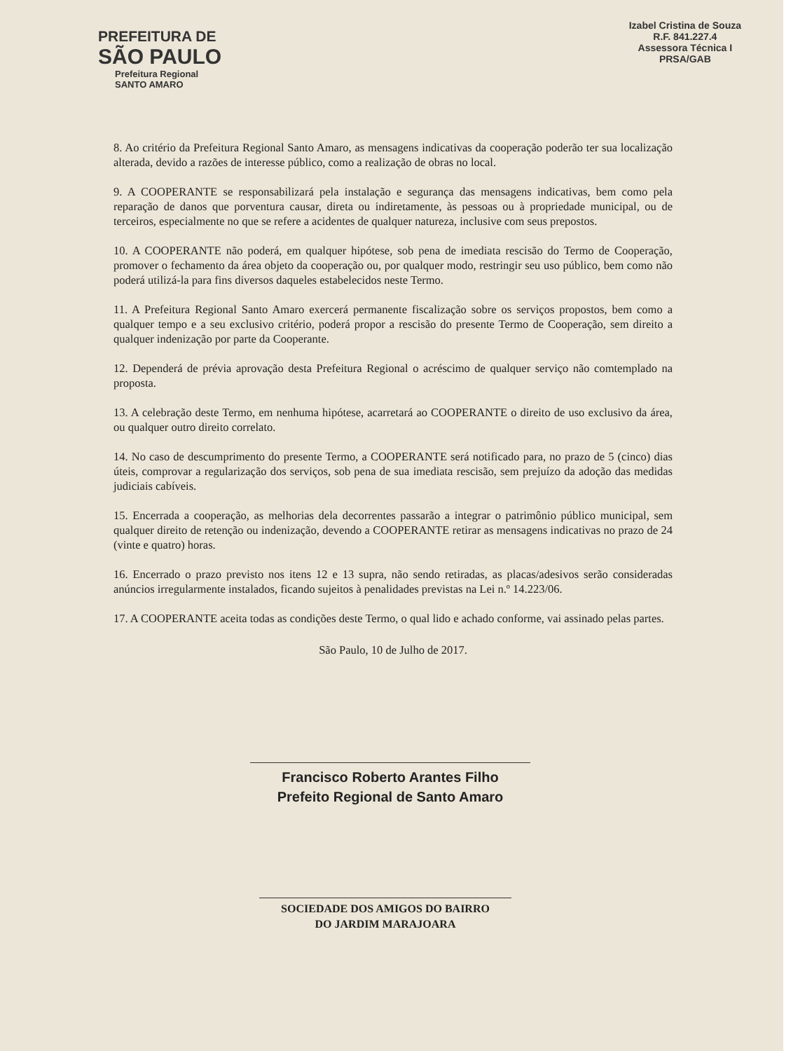PREFEITURA DE
SÃO PAULO
Prefeitura Regional
SANTO AMARO
Izabel Cristina de Souza
R.F. 841.227.4
Assessora Técnica I
PRSA/GAB
8. Ao critério da Prefeitura Regional Santo Amaro, as mensagens indicativas da cooperação poderão ter sua localização alterada, devido a razões de interesse público, como a realização de obras no local.
9. A COOPERANTE se responsabilizará pela instalação e segurança das mensagens indicativas, bem como pela reparação de danos que porventura causar, direta ou indiretamente, às pessoas ou à propriedade municipal, ou de terceiros, especialmente no que se refere a acidentes de qualquer natureza, inclusive com seus prepostos.
10. A COOPERANTE não poderá, em qualquer hipótese, sob pena de imediata rescisão do Termo de Cooperação, promover o fechamento da área objeto da cooperação ou, por qualquer modo, restringir seu uso público, bem como não poderá utilizá-la para fins diversos daqueles estabelecidos neste Termo.
11. A Prefeitura Regional Santo Amaro exercerá permanente fiscalização sobre os serviços propostos, bem como a qualquer tempo e a seu exclusivo critério, poderá propor a rescisão do presente Termo de Cooperação, sem direito a qualquer indenização por parte da Cooperante.
12. Dependerá de prévia aprovação desta Prefeitura Regional o acréscimo de qualquer serviço não comtemplado na proposta.
13. A celebração deste Termo, em nenhuma hipótese, acarretará ao COOPERANTE o direito de uso exclusivo da área, ou qualquer outro direito correlato.
14. No caso de descumprimento do presente Termo, a COOPERANTE será notificado para, no prazo de 5 (cinco) dias úteis, comprovar a regularização dos serviços, sob pena de sua imediata rescisão, sem prejuízo da adoção das medidas judiciais cabíveis.
15. Encerrada a cooperação, as melhorias dela decorrentes passarão a integrar o patrimônio público municipal, sem qualquer direito de retenção ou indenização, devendo a COOPERANTE retirar as mensagens indicativas no prazo de 24 (vinte e quatro) horas.
16. Encerrado o prazo previsto nos itens 12 e 13 supra, não sendo retiradas, as placas/adesivos serão consideradas anúncios irregularmente instalados, ficando sujeitos à penalidades previstas na Lei n.º 14.223/06.
17. A COOPERANTE aceita todas as condições deste Termo, o qual lido e achado conforme, vai assinado pelas partes.
São Paulo, 10 de Julho de 2017.
Francisco Roberto Arantes Filho
Prefeito Regional de Santo Amaro
SOCIEDADE DOS AMIGOS DO BAIRRO
DO JARDIM MARAJOARA